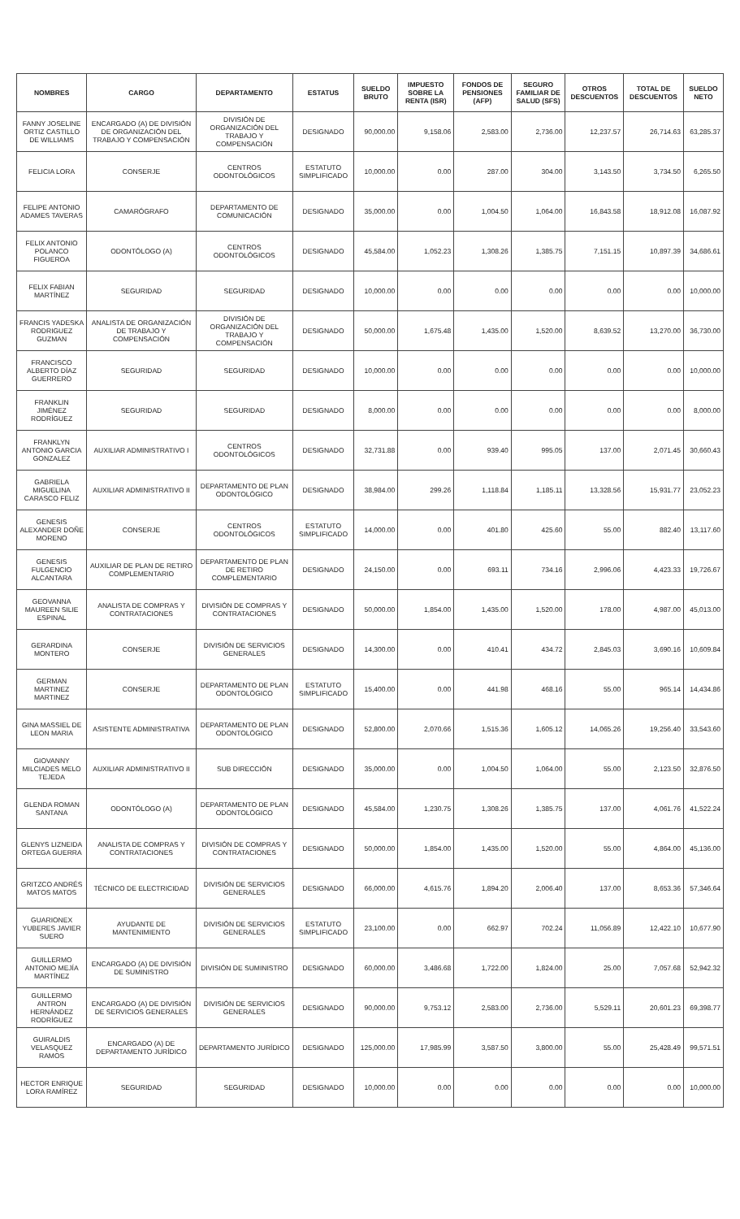| NOMBRES | CARGO | DEPARTAMENTO | ESTATUS | SUELDO BRUTO | IMPUESTO SOBRE LA RENTA (ISR) | FONDOS DE PENSIONES (AFP) | SEGURO FAMILIAR DE SALUD (SFS) | OTROS DESCUENTOS | TOTAL DE DESCUENTOS | SUELDO NETO |
| --- | --- | --- | --- | --- | --- | --- | --- | --- | --- | --- |
| FANNY JOSELINE ORTIZ CASTILLO DE WILLIAMS | ENCARGADO (A) DE DIVISIÓN DE ORGANIZACIÓN DEL TRABAJO Y COMPENSACIÓN | DIVISIÓN DE ORGANIZACIÓN DEL TRABAJO Y COMPENSACIÓN | DESIGNADO | 90,000.00 | 9,158.06 | 2,583.00 | 2,736.00 | 12,237.57 | 26,714.63 | 63,285.37 |
| FELICIA LORA | CONSERJE | CENTROS ODONTOLÓGICOS | ESTATUTO SIMPLIFICADO | 10,000.00 | 0.00 | 287.00 | 304.00 | 3,143.50 | 3,734.50 | 6,265.50 |
| FELIPE ANTONIO ADAMES TAVERAS | CAMARÓGRAFO | DEPARTAMENTO DE COMUNICACIÓN | DESIGNADO | 35,000.00 | 0.00 | 1,004.50 | 1,064.00 | 16,843.58 | 18,912.08 | 16,087.92 |
| FELIX ANTONIO POLANCO FIGUEROA | ODONTÓLOGO (A) | CENTROS ODONTOLÓGICOS | DESIGNADO | 45,584.00 | 1,052.23 | 1,308.26 | 1,385.75 | 7,151.15 | 10,897.39 | 34,686.61 |
| FELIX FABIAN MARTÍNEZ | SEGURIDAD | SEGURIDAD | DESIGNADO | 10,000.00 | 0.00 | 0.00 | 0.00 | 0.00 | 0.00 | 10,000.00 |
| FRANCIS YADESKA RODRIGUEZ GUZMAN | ANALISTA DE ORGANIZACIÓN DE TRABAJO Y COMPENSACIÓN | DIVISIÓN DE ORGANIZACIÓN DEL TRABAJO Y COMPENSACIÓN | DESIGNADO | 50,000.00 | 1,675.48 | 1,435.00 | 1,520.00 | 8,639.52 | 13,270.00 | 36,730.00 |
| FRANCISCO ALBERTO DÍAZ GUERRERO | SEGURIDAD | SEGURIDAD | DESIGNADO | 10,000.00 | 0.00 | 0.00 | 0.00 | 0.00 | 0.00 | 10,000.00 |
| FRANKLIN JIMÉNEZ RODRÍGUEZ | SEGURIDAD | SEGURIDAD | DESIGNADO | 8,000.00 | 0.00 | 0.00 | 0.00 | 0.00 | 0.00 | 8,000.00 |
| FRANKLYN ANTONIO GARCIA GONZALEZ | AUXILIAR ADMINISTRATIVO I | CENTROS ODONTOLÓGICOS | DESIGNADO | 32,731.88 | 0.00 | 939.40 | 995.05 | 137.00 | 2,071.45 | 30,660.43 |
| GABRIELA MIGUELINA CARASCO FELIZ | AUXILIAR ADMINISTRATIVO II | DEPARTAMENTO DE PLAN ODONTOLÓGICO | DESIGNADO | 38,984.00 | 299.26 | 1,118.84 | 1,185.11 | 13,328.56 | 15,931.77 | 23,052.23 |
| GENESIS ALEXANDER DOÑE MORENO | CONSERJE | CENTROS ODONTOLÓGICOS | ESTATUTO SIMPLIFICADO | 14,000.00 | 0.00 | 401.80 | 425.60 | 55.00 | 882.40 | 13,117.60 |
| GENESIS FULGENCIO ALCANTARA | AUXILIAR DE PLAN DE RETIRO COMPLEMENTARIO | DEPARTAMENTO DE PLAN DE RETIRO COMPLEMENTARIO | DESIGNADO | 24,150.00 | 0.00 | 693.11 | 734.16 | 2,996.06 | 4,423.33 | 19,726.67 |
| GEOVANNA MAUREEN SILIE ESPINAL | ANALISTA DE COMPRAS Y CONTRATACIONES | DIVISIÓN DE COMPRAS Y CONTRATACIONES | DESIGNADO | 50,000.00 | 1,854.00 | 1,435.00 | 1,520.00 | 178.00 | 4,987.00 | 45,013.00 |
| GERARDINA MONTERO | CONSERJE | DIVISIÓN DE SERVICIOS GENERALES | DESIGNADO | 14,300.00 | 0.00 | 410.41 | 434.72 | 2,845.03 | 3,690.16 | 10,609.84 |
| GERMAN MARTINEZ MARTINEZ | CONSERJE | DEPARTAMENTO DE PLAN ODONTOLÓGICO | ESTATUTO SIMPLIFICADO | 15,400.00 | 0.00 | 441.98 | 468.16 | 55.00 | 965.14 | 14,434.86 |
| GINA MASSIEL DE LEON MARIA | ASISTENTE ADMINISTRATIVA | DEPARTAMENTO DE PLAN ODONTOLÓGICO | DESIGNADO | 52,800.00 | 2,070.66 | 1,515.36 | 1,605.12 | 14,065.26 | 19,256.40 | 33,543.60 |
| GIOVANNY MILCIADES MELO TEJEDA | AUXILIAR ADMINISTRATIVO II | SUB DIRECCIÓN | DESIGNADO | 35,000.00 | 0.00 | 1,004.50 | 1,064.00 | 55.00 | 2,123.50 | 32,876.50 |
| GLENDA ROMAN SANTANA | ODONTÓLOGO (A) | DEPARTAMENTO DE PLAN ODONTOLÓGICO | DESIGNADO | 45,584.00 | 1,230.75 | 1,308.26 | 1,385.75 | 137.00 | 4,061.76 | 41,522.24 |
| GLENYS LIZNEIDA ORTEGA GUERRA | ANALISTA DE COMPRAS Y CONTRATACIONES | DIVISIÓN DE COMPRAS Y CONTRATACIONES | DESIGNADO | 50,000.00 | 1,854.00 | 1,435.00 | 1,520.00 | 55.00 | 4,864.00 | 45,136.00 |
| GRITZCO ANDRÉS MATOS MATOS | TÉCNICO DE ELECTRICIDAD | DIVISIÓN DE SERVICIOS GENERALES | DESIGNADO | 66,000.00 | 4,615.76 | 1,894.20 | 2,006.40 | 137.00 | 8,653.36 | 57,346.64 |
| GUARIONEX YUBERES JAVIER SUERO | AYUDANTE DE MANTENIMIENTO | DIVISIÓN DE SERVICIOS GENERALES | ESTATUTO SIMPLIFICADO | 23,100.00 | 0.00 | 662.97 | 702.24 | 11,056.89 | 12,422.10 | 10,677.90 |
| GUILLERMO ANTONIO MEJÍA MARTÍNEZ | ENCARGADO (A) DE DIVISIÓN DE SUMINISTRO | DIVISIÓN DE SUMINISTRO | DESIGNADO | 60,000.00 | 3,486.68 | 1,722.00 | 1,824.00 | 25.00 | 7,057.68 | 52,942.32 |
| GUILLERMO ANTRON HERNÁNDEZ RODRÍGUEZ | ENCARGADO (A) DE DIVISIÓN DE SERVICIOS GENERALES | DIVISIÓN DE SERVICIOS GENERALES | DESIGNADO | 90,000.00 | 9,753.12 | 2,583.00 | 2,736.00 | 5,529.11 | 20,601.23 | 69,398.77 |
| GUIRALDIS VELASQUEZ RAMOS | ENCARGADO (A) DE DEPARTAMENTO JURÍDICO | DEPARTAMENTO JURÍDICO | DESIGNADO | 125,000.00 | 17,985.99 | 3,587.50 | 3,800.00 | 55.00 | 25,428.49 | 99,571.51 |
| HECTOR ENRIQUE LORA RAMÍREZ | SEGURIDAD | SEGURIDAD | DESIGNADO | 10,000.00 | 0.00 | 0.00 | 0.00 | 0.00 | 0.00 | 10,000.00 |